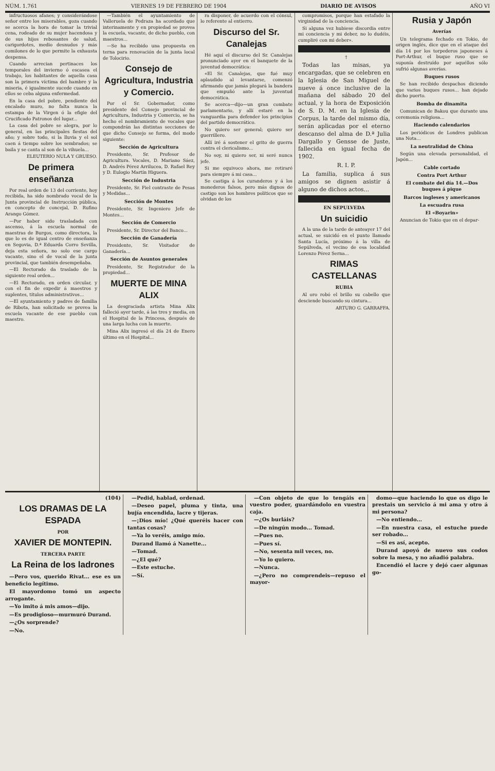NÚM. 1.761 VIERNES 19 DE FEBRERO DE 1904 DIARIO DE AVISOS AÑO VI
infructuosos afanes; y considerándose señor entre los miserables, goza cuando se acerca la hora de tomar la trivial cena, rodeado de su mujer hacendosa y de sus hijos rebosantes de salud, carigordotes, medio desnudos y más comilones de lo que permite la exhausta despensa.
Cuando arrecian pertinaces los temporales del invierno ó escasea el trabajo, los habitantes de aquella casa son la primera víctima del hambre y la miseria, é igualmente sucede cuando en ellos se ceba alguna enfermedad.
En la casa del pobre, pendiente del encalado muro, no falta nunca la estampa de la Virgen ó la efigie del Crucificado Patronos del lugar...
La casa del pobre se alegra, por lo general, en las principales fiestas del año; y sobre todo, si la lluvia y el sol caen á tiempo sobre los sembrados; se baila y se canta al son de la vihuela...
ELEUTERIO NULA Y GRUESO.
De primera enseñanza
Por real orden de 13 del corriente, hoy recibida, ha sido nombrado vocal de la Junta provincial de Instrucción pública, en concepto de concejal, D. Rufino Arango Gómez.
—Por haber sido trasladada con ascenso, á la escuela normal de maestras de Burgos, como directora, la que lo es de igual centro de enseñanza en Segovia, D.ª Eduarda Corro Sevilla, deja esta señora, no solo ese cargo vacante, sino el de vocal de la junta provincial, que también desempeñaba.
—El Rectorado da traslado de la siguiente real orden...
—El Rectorado, en orden circular, y con el fin de expedir á maestros y suplentes, títulos administrativos...
—El ayuntamiento y padres de familia de Ribota, han solicitado se provea la escuela vacante de ese pueblo con maestro.
—También el ayuntamiento de Valleruela de Pedraza ha acordado que interinamente y en propiedad se provea la escuela, vacante, de dicho pueblo, con maestros...
—Se ha recibido una propuesta en terna para renovación de la junta local de Tolocirio.
Consejo de Agricultura, Industria y Comercio.
Por el Sr. Gobernador, como presidente del Consejo provincial de Agricultura, Industria y Comercio, se ha hecho el nombramiento de vocales que compondrán las distintas secciones de que dicho Consejo se forma, del modo siguiente:
Sección de Agricultura
Presidente, Sr. Profesor de Agricultura. Vocales, D. Mariano Sáez, D. Andrés Pérez Arrilucea, D. Rafael Rey y D. Eulogio Martín Higuera.
Sección de Industria
Presidente, Sr. Fiel contraste de Pesas y Medidas...
Sección de Montes
Presidente, Sr. Ingeniero Jefe de Montes...
Sección de Comercio
Presidente, Sr. Director del Banco...
Sección de Ganadería
Presidente, Sr. Visitador de Ganadería...
Sección de Asuntos generales
Presidente, Sr. Registrador de la propiedad...
MUERTE DE MINA ALIX
La desgraciada artista Mina Alix falleció ayer tarde, á las tres y media, en el Hospital de la Princesa, después de una larga lucha con la muerte.
Mina Alix ingresó el día 24 de Enero último en el Hospital...
ra disponer, de acuerdo con el cónsul, lo referente al entierro.
Discurso del Sr. Canalejas
Hé aquí el discurso del Sr. Canalejas pronunciado ayer en el banquete de la juventud democrática:
«El Sr. Canalejas, que fué muy aplaudido al levantarse, comenzó afirmando que jamás plegará la bandera que empuñó ante la juventud democrática.
Se acerca—dijo—un gran combate parlamentario, y allí estaré en la vanguardia para defender los principios del partido democrático.
No quiero ser general; quiero ser guerrillero.
Allí iré á sostener el grito de guerra contra el clericalismo...
No soy, ni quiero ser, ni seré nunca jefe.
Si me equivoco ahora, me retiraré para siempre á mi casa...
Se castiga á los curanderos y á los monederos falsos, pero más dignos de castigo son los hombres políticos que se olvidan de los
compromisos, porque han estafado la virginidad de la conciencia.
Si alguna vez hubiese discordia entre mi conciencia y mi deber, no lo dudéis, cumpliré con mi deber».
†
Todas las misas, ya encargadas, que se celebren en la Iglesia de San Miguel de nueve á once inclusive de la mañana del sábado 20 del actual, y la hora de Exposición de S. D. M. en la Iglesia de Corpus, la tarde del mismo día, serán aplicadas por el eterno descanso del alma de D.ª Julia Dargallo y Gensse de Juste, fallecida en igual fecha de 1902.
R. I. P.
La familia, suplica á sus amigos se dignen asistir á alguno de dichos actos...
EN SEPULVEDA
Un suicidio
A la una de la tarde de anteayer 17 del actual, se suicidó en el punto llamado Santa Lucía, próximo á la villa de Sepúlveda, el vecino de esa localidad Lorenzo Pérez Serna...
RIMAS CASTELLANAS
RUBIA
Al oro robó el brillo su cabello que desciende buscando su cintura...
ARTURO G. GARRAFFA.
Rusia y Japón
Averías
Un telegrama fechado en Tokio, de origen inglés, dice que en el ataque del día 14 por los torpederos japoneses á Port-Arthur, el buque ruso que se suponía destruído por aquéllos sólo sufrió algunas averías.
Buques rusos
Se han recibido despachos diciendo que varios buques rusos... han dejado dicho puerto.
Bomba de dinamita
Comunican de Bakou que durante una ceremonia religiosa...
Haciendo calendarios
Los periódicos de Londres publican una Nota...
La neutralidad de China
Según una elevada personalidad, el Japón...
Cable cortado
Contra Port Arthur
El combate del día 14.—Dos buques á pique
Barcos ingleses y americanos
La escuadra rusa
El «Boyarin»
Anuncian de Tokio que en el depar-
(104)
LOS DRAMAS DE LA ESPADA
POR
XAVIER DE MONTEPIN.
TERCERA PARTE
La Reina de los ladrones
—Pero vos, querido Rivat... ese es un beneficio legítimo.
El mayordomo tomó un aspecto arrogante.
—Yo imito á mis amos—dijo.
—Es prodigioso—murmuró Durand.
—¿Os sorprende?
—No.
—Pedid, hablad, ordenad.
—Deseo papel, pluma y tinta, una bujía encendida, lacre y tijeras.
—¡Dios mío! ¿Qué queréis hacer con tantas cosas?
—Ya lo veréis, amigo mío.
Durand llamó á Nanette...
—Tomad.
—¿El qué?
—Este estuche.
—Sí.
—Con objeto de que lo tengáis en vuestro poder, guardándolo en vuestra caja.
—¿Os burláis?
—De ningún modo... Tomad.
—Pues no.
—Pues sí.
—No, sesenta mil veces, no.
—Yo lo quiero.
—Nunca.
—¿Pero no comprendeis—repuso el mayor-
domo—que haciendo lo que os digo le prestais un servicio á mi ama y otro á mi persona?
—No entiendo...
—En nuestra casa, el estuche puede ser robado...
—Si es así, acepto.
Durand apoyó de nuevo sus codos sobre la mesa, y no añadió palabra.
Encendió el lacre y dejó caer algunas go-